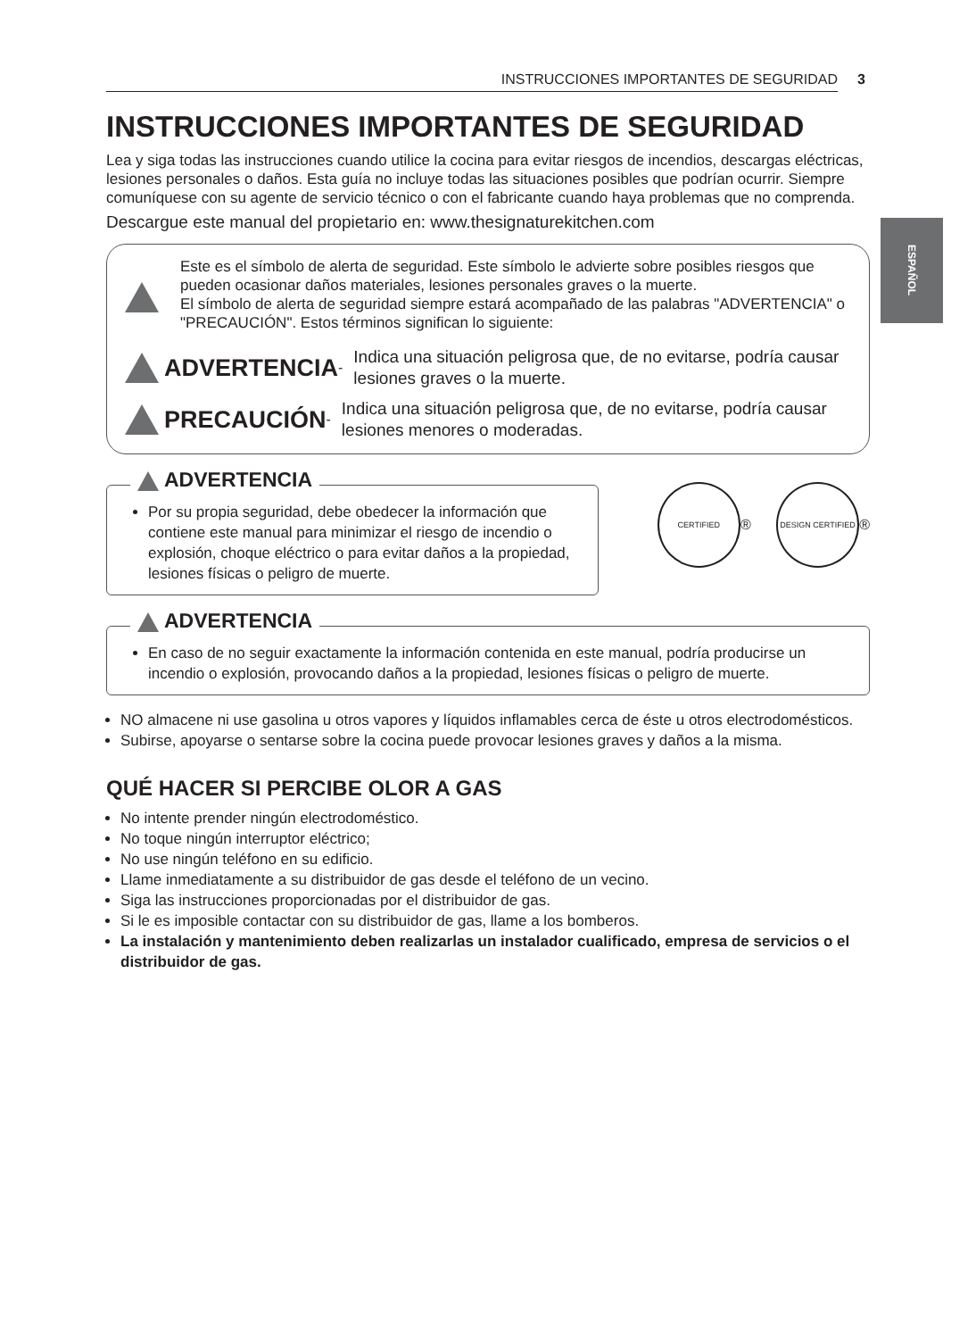ESPAÑOL
INSTRUCCIONES IMPORTANTES DE SEGURIDAD
3
INSTRUCCIONES IMPORTANTES DE SEGURIDAD
Lea y siga todas las instrucciones cuando utilice la cocina para evitar riesgos de incendios, descargas eléctricas, lesiones personales o daños. Esta guía no incluye todas las situaciones posibles que podrían ocurrir. Siempre comuníquese con su agente de servicio técnico o con el fabricante cuando haya problemas que no comprenda.
Descargue este manual del propietario en: www.thesignaturekitchen.com
Este es el símbolo de alerta de seguridad. Este símbolo le advierte sobre posibles riesgos que pueden ocasionar daños materiales, lesiones personales graves o la muerte.
El símbolo de alerta de seguridad siempre estará acompañado de las palabras "ADVERTENCIA" o "PRECAUCIÓN". Estos términos significan lo siguiente:
ADVERTENCIA - Indica una situación peligrosa que, de no evitarse, podría causar lesiones graves o la muerte.
PRECAUCIÓN - Indica una situación peligrosa que, de no evitarse, podría causar lesiones menores o moderadas.
ADVERTENCIA
Por su propia seguridad, debe obedecer la información que contiene este manual para minimizar el riesgo de incendio o explosión, choque eléctrico o para evitar daños a la propiedad, lesiones físicas o peligro de muerte.
CERTIFIED ® DESIGN CERTIFIED ®
ADVERTENCIA
En caso de no seguir exactamente la información contenida en este manual, podría producirse un incendio o explosión, provocando daños a la propiedad, lesiones físicas o peligro de muerte.
NO almacene ni use gasolina u otros vapores y líquidos inflamables cerca de éste u otros electrodomésticos.
Subirse, apoyarse o sentarse sobre la cocina puede provocar lesiones graves y daños a la misma.
QUÉ HACER SI PERCIBE OLOR A GAS
No intente prender ningún electrodoméstico.
No toque ningún interruptor eléctrico;
No use ningún teléfono en su edificio.
Llame inmediatamente a su distribuidor de gas desde el teléfono de un vecino.
Siga las instrucciones proporcionadas por el distribuidor de gas.
Si le es imposible contactar con su distribuidor de gas, llame a los bomberos.
La instalación y mantenimiento deben realizarlas un instalador cualificado, empresa de servicios o el distribuidor de gas.